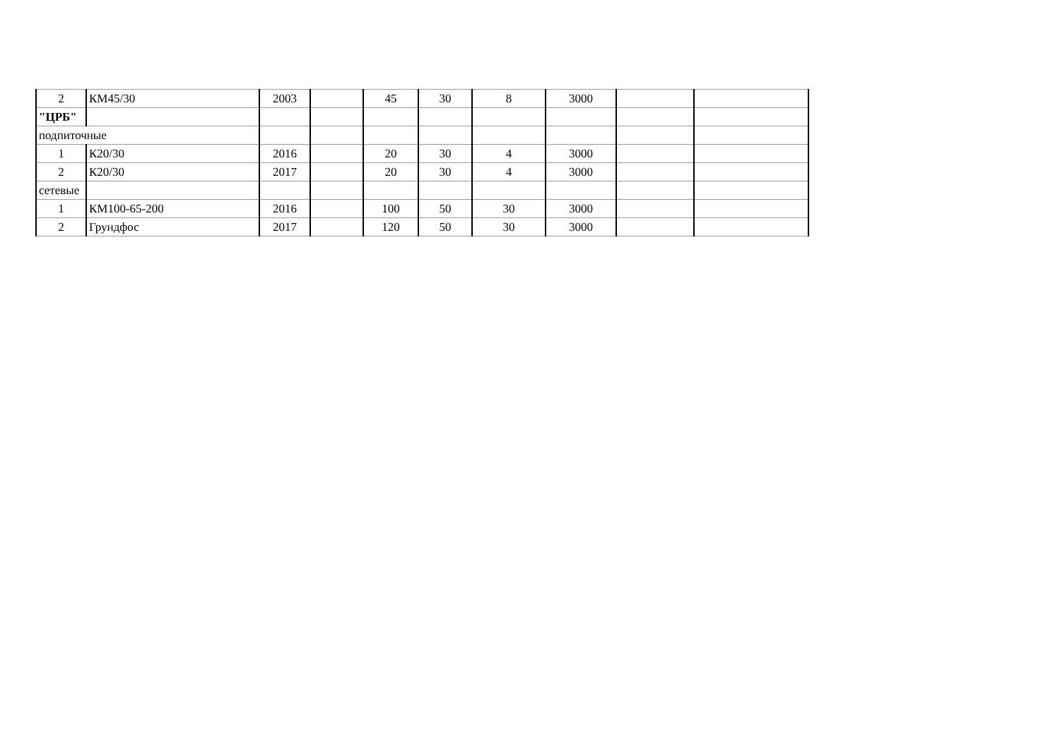| 2 | КМ45/30 | 2003 | | 45 | 30 | 8 | 3000 | | |
| "ЦРБ" | | | | | | | | | |
| подпиточные | | | | | | | | | |
| 1 | К20/30 | 2016 | | 20 | 30 | 4 | 3000 | | |
| 2 | К20/30 | 2017 | | 20 | 30 | 4 | 3000 | | |
| сетевые | | | | | | | | | |
| 1 | КМ100-65-200 | 2016 | | 100 | 50 | 30 | 3000 | | |
| 2 | Грундфос | 2017 | | 120 | 50 | 30 | 3000 | | |